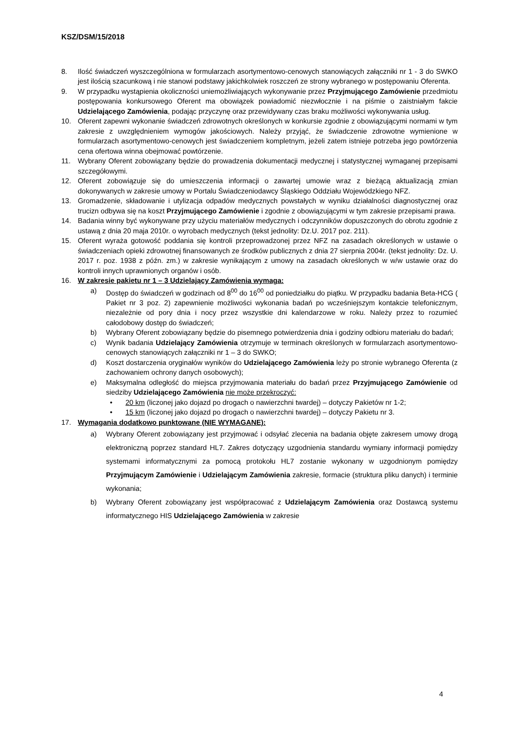KSZ/DSM/15/2018
8. Ilość świadczeń wyszczególniona w formularzach asortymentowo-cenowych stanowiących załączniki nr 1 - 3 do SWKO jest ilością szacunkową i nie stanowi podstawy jakichkolwiek roszczeń ze strony wybranego w postępowaniu Oferenta.
9. W przypadku wystąpienia okoliczności uniemożliwiających wykonywanie przez Przyjmującego Zamówienie przedmiotu postępowania konkursowego Oferent ma obowiązek powiadomić niezwłocznie i na piśmie o zaistniałym fakcie Udzielającego Zamówienia, podając przyczynę oraz przewidywany czas braku możliwości wykonywania usług.
10. Oferent zapewni wykonanie świadczeń zdrowotnych określonych w konkursie zgodnie z obowiązującymi normami w tym zakresie z uwzględnieniem wymogów jakościowych. Należy przyjąć, że świadczenie zdrowotne wymienione w formularzach asortymentowo-cenowych jest świadczeniem kompletnym, jeżeli zatem istnieje potrzeba jego powtórzenia cena ofertowa winna obejmować powtórzenie.
11. Wybrany Oferent zobowiązany będzie do prowadzenia dokumentacji medycznej i statystycznej wymaganej przepisami szczegółowymi.
12. Oferent zobowiązuje się do umieszczenia informacji o zawartej umowie wraz z bieżącą aktualizacją zmian dokonywanych w zakresie umowy w Portalu Świadczeniodawcy Śląskiego Oddziału Wojewódzkiego NFZ.
13. Gromadzenie, składowanie i utylizacja odpadów medycznych powstałych w wyniku działalności diagnostycznej oraz trucizn odbywa się na koszt Przyjmującego Zamówienie i zgodnie z obowiązującymi w tym zakresie przepisami prawa.
14. Badania winny być wykonywane przy użyciu materiałów medycznych i odczynników dopuszczonych do obrotu zgodnie z ustawą z dnia 20 maja 2010r. o wyrobach medycznych (tekst jednolity: Dz.U. 2017 poz. 211).
15. Oferent wyraża gotowość poddania się kontroli przeprowadzonej przez NFZ na zasadach określonych w ustawie o świadczeniach opieki zdrowotnej finansowanych ze środków publicznych z dnia 27 sierpnia 2004r. (tekst jednolity: Dz. U. 2017 r. poz. 1938 z późn. zm.) w zakresie wynikającym z umowy na zasadach określonych w w/w ustawie oraz do kontroli innych uprawnionych organów i osób.
16. W zakresie pakietu nr 1 – 3 Udzielający Zamówienia wymaga:
a) Dostęp do świadczeń w godzinach od 8<sup>00</sup> do 16<sup>00</sup> od poniedziałku do piątku. W przypadku badania Beta-HCG ( Pakiet nr 3 poz. 2) zapewnienie możliwości wykonania badań po wcześniejszym kontakcie telefonicznym, niezależnie od pory dnia i nocy przez wszystkie dni kalendarzowe w roku. Należy przez to rozumieć całodobowy dostęp do świadczeń;
b) Wybrany Oferent zobowiązany będzie do pisemnego potwierdzenia dnia i godziny odbioru materiału do badań;
c) Wynik badania Udzielający Zamówienia otrzymuje w terminach określonych w formularzach asortymentowo- cenowych stanowiących załączniki nr 1 – 3 do SWKO;
d) Koszt dostarczenia oryginałów wyników do Udzielającego Zamówienia leży po stronie wybranego Oferenta (z zachowaniem ochrony danych osobowych);
e) Maksymalna odległość do miejsca przyjmowania materiału do badań przez Przyjmującego Zamówienie od siedziby Udzielającego Zamówienia nie może przekroczyć:
• 20 km (liczonej jako dojazd po drogach o nawierzchni twardej) – dotyczy Pakietów nr 1-2;
• 15 km (liczonej jako dojazd po drogach o nawierzchni twardej) – dotyczy Pakietu nr 3.
17. Wymagania dodatkowo punktowane (NIE WYMAGANE):
a)
Wybrany Oferent zobowiązany jest przyjmować i odsyłać zlecenia na badania objęte zakresem umowy drogą elektroniczną poprzez standard HL7. Zakres dotyczący uzgodnienia standardu wymiany informacji pomiędzy systemami informatycznymi za pomocą protokołu HL7 zostanie wykonany w uzgodnionym pomiędzy Przyjmującym Zamówienie i Udzielającym Zamówienia zakresie, formacie (struktura pliku danych) i terminie wykonania;
b)
Wybrany Oferent zobowiązany jest współpracować z Udzielającym Zamówienia oraz Dostawcą systemu informatycznego HIS Udzielającego Zamówienia w zakresie
4